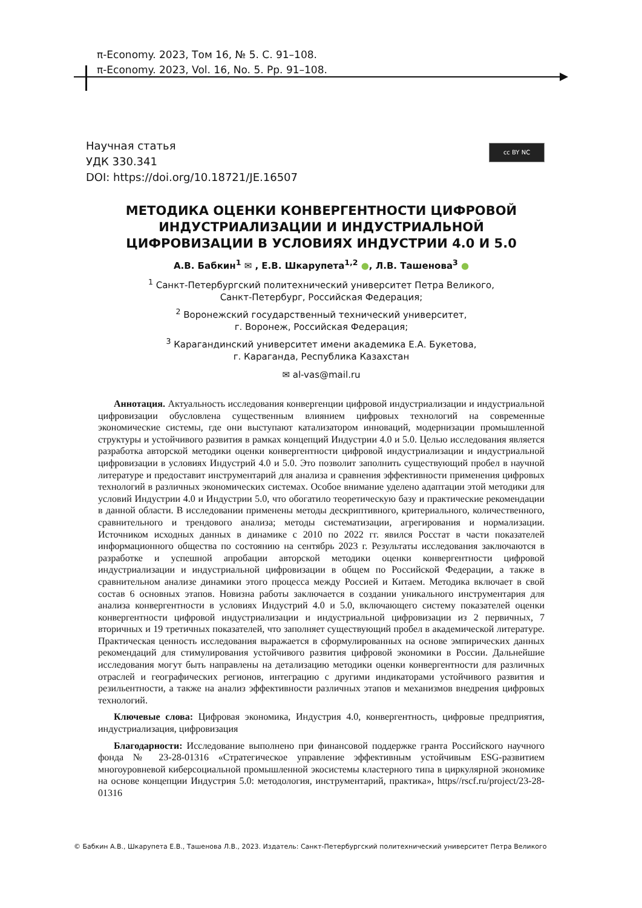π-Economy. 2023, Том 16, № 5. С. 91–108.
π-Economy. 2023, Vol. 16, No. 5. Pp. 91–108.
Научная статья
УДК 330.341
DOI: https://doi.org/10.18721/JE.16507
cc BY NC
МЕТОДИКА ОЦЕНКИ КОНВЕРГЕНТНОСТИ ЦИФРОВОЙ ИНДУСТРИАЛИЗАЦИИ И ИНДУСТРИАЛЬНОЙ ЦИФРОВИЗАЦИИ В УСЛОВИЯХ ИНДУСТРИИ 4.0 И 5.0
А.В. Бабкин<sup>1</sup> ✉ , Е.В. Шкарупета<sup>1,2</sup> ●, Л.В. Ташенова<sup>3</sup> ●
<sup>1</sup> Санкт-Петербургский политехнический университет Петра Великого,
Санкт-Петербург, Российская Федерация;
<sup>2</sup> Воронежский государственный технический университет,
г. Воронеж, Российская Федерация;
<sup>3</sup> Карагандинский университет имени академика Е.А. Букетова,
г. Караганда, Республика Казахстан
✉ al-vas@mail.ru
Аннотация. Актуальность исследования конвергенции цифровой индустриализации и индустриальной цифровизации обусловлена существенным влиянием цифровых технологий на современные экономические системы, где они выступают катализатором инноваций, модернизации промышленной структуры и устойчивого развития в рамках концепций Индустрии 4.0 и 5.0. Целью исследования является разработка авторской методики оценки конвергентности цифровой индустриализации и индустриальной цифровизации в условиях Индустрий 4.0 и 5.0. Это позволит заполнить существующий пробел в научной литературе и предоставит инструментарий для анализа и сравнения эффективности применения цифровых технологий в различных экономических системах. Особое внимание уделено адаптации этой методики для условий Индустрии 4.0 и Индустрии 5.0, что обогатило теоретическую базу и практические рекомендации в данной области. В исследовании применены методы дескриптивного, критериального, количественного, сравнительного и трендового анализа; методы систематизации, агрегирования и нормализации. Источником исходных данных в динамике с 2010 по 2022 гг. явился Росстат в части показателей информационного общества по состоянию на сентябрь 2023 г. Результаты исследования заключаются в разработке и успешной апробации авторской методики оценки конвергентности цифровой индустриализации и индустриальной цифровизации в общем по Российской Федерации, а также в сравнительном анализе динамики этого процесса между Россией и Китаем. Методика включает в свой состав 6 основных этапов. Новизна работы заключается в создании уникального инструментария для анализа конвергентности в условиях Индустрий 4.0 и 5.0, включающего систему показателей оценки конвергентности цифровой индустриализации и индустриальной цифровизации из 2 первичных, 7 вторичных и 19 третичных показателей, что заполняет существующий пробел в академической литературе. Практическая ценность исследования выражается в сформулированных на основе эмпирических данных рекомендаций для стимулирования устойчивого развития цифровой экономики в России. Дальнейшие исследования могут быть направлены на детализацию методики оценки конвергентности для различных отраслей и географических регионов, интеграцию с другими индикаторами устойчивого развития и резильентности, а также на анализ эффективности различных этапов и механизмов внедрения цифровых технологий.
Ключевые слова: Цифровая экономика, Индустрия 4.0, конвергентность, цифровые предприятия, индустриализация, цифровизация
Благодарности: Исследование выполнено при финансовой поддержке гранта Российского научного фонда № 23-28-01316 «Стратегическое управление эффективным устойчивым ESG-развитием многоуровневой киберсоциальной промышленной экосистемы кластерного типа в циркулярной экономике на основе концепции Индустрия 5.0: методология, инструментарий, практика», https//rscf.ru/project/23-28-01316
© Бабкин А.В., Шкарупета Е.В., Ташенова Л.В., 2023. Издатель: Санкт-Петербургский политехнический университет Петра Великого